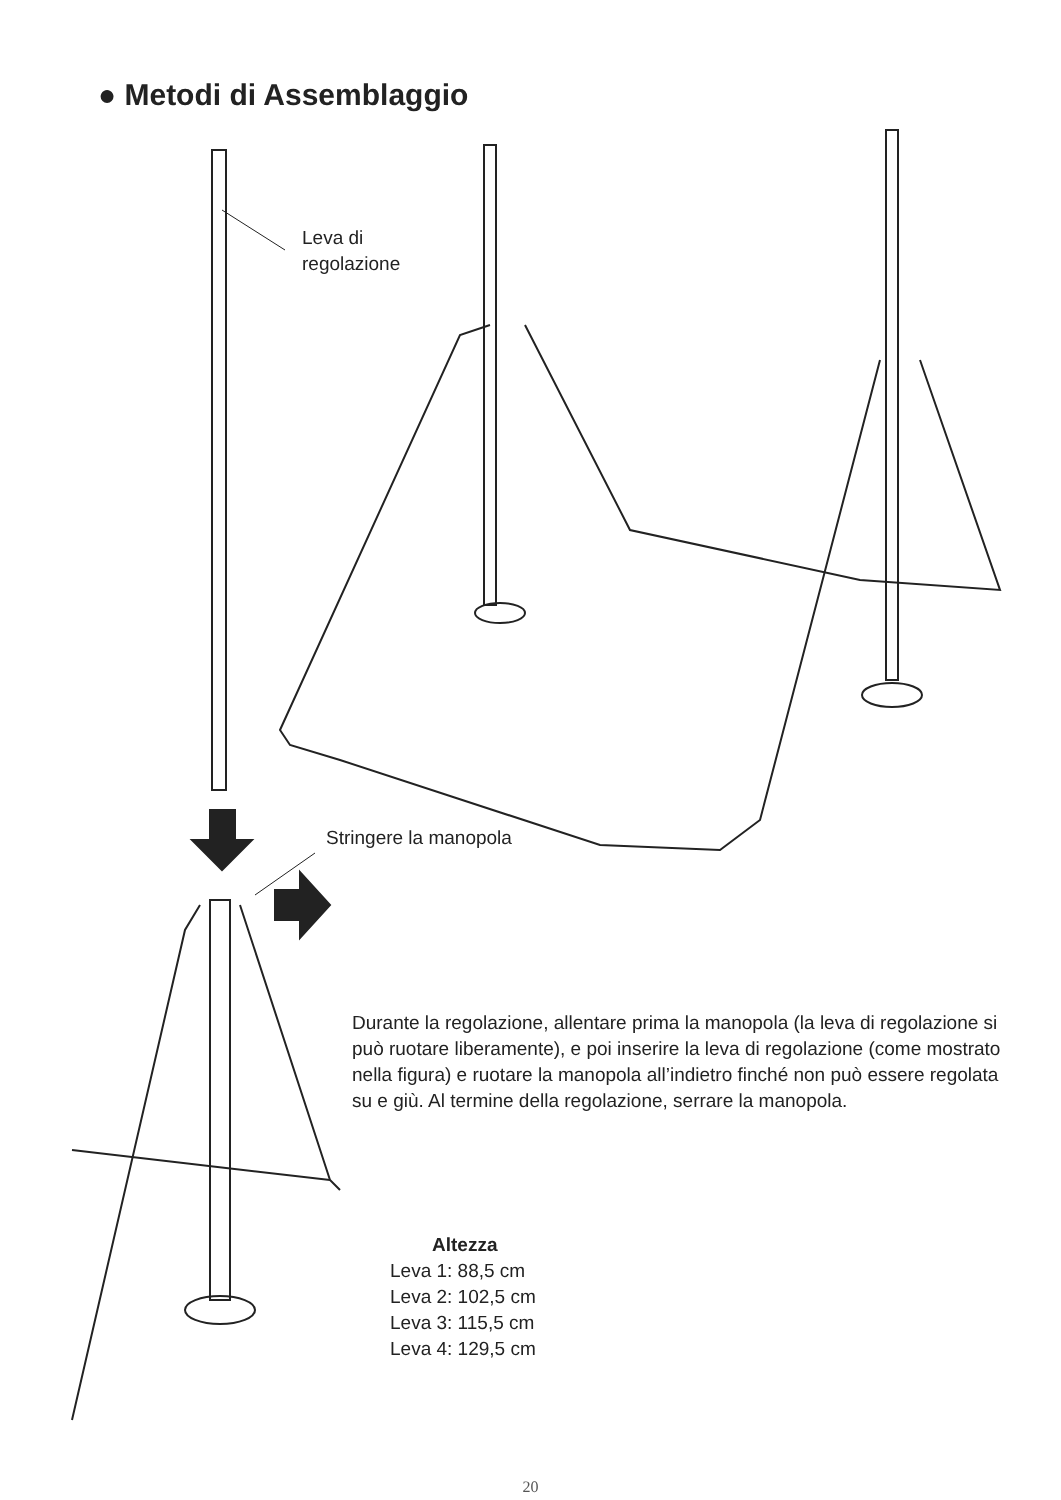● Metodi di Assemblaggio
Leva di
regolazione
Stringere la manopola
Durante la regolazione, allentare prima la manopola (la leva di regolazione si può ruotare liberamente), e poi inserire la leva di regolazione (come mostrato nella figura) e ruotare la manopola all’indietro finché non può essere regolata su e giù. Al termine della regolazione, serrare la manopola.
Altezza
Leva 1: 88,5 cm
Leva 2: 102,5 cm
Leva 3: 115,5 cm
Leva 4: 129,5 cm
20